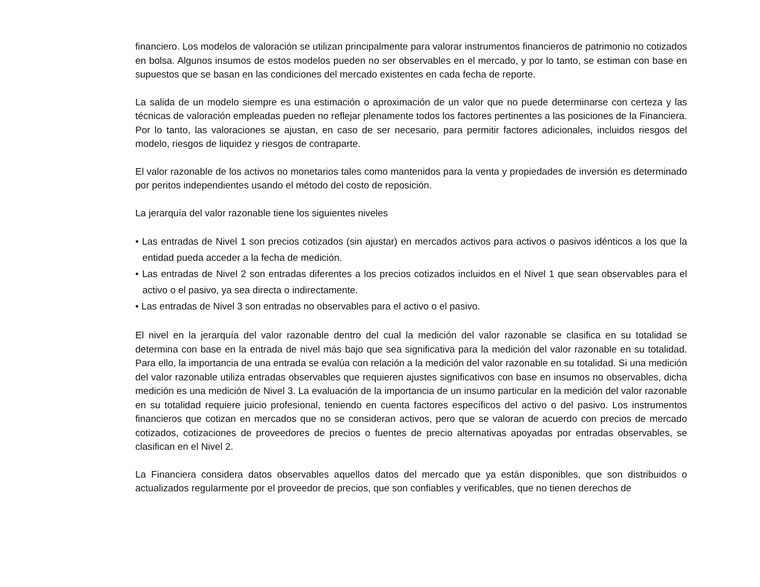financiero. Los modelos de valoración se utilizan principalmente para valorar instrumentos financieros de patrimonio no cotizados en bolsa. Algunos insumos de estos modelos pueden no ser observables en el mercado, y por lo tanto, se estiman con base en supuestos que se basan en las condiciones del mercado existentes en cada fecha de reporte.
La salida de un modelo siempre es una estimación o aproximación de un valor que no puede determinarse con certeza y las técnicas de valoración empleadas pueden no reflejar plenamente todos los factores pertinentes a las posiciones de la Financiera. Por lo tanto, las valoraciones se ajustan, en caso de ser necesario, para permitir factores adicionales, incluidos riesgos del modelo, riesgos de liquidez y riesgos de contraparte.
El valor razonable de los activos no monetarios tales como mantenidos para la venta y propiedades de inversión es determinado por peritos independientes usando el método del costo de reposición.
La jerarquía del valor razonable tiene los siguientes niveles
• Las entradas de Nivel 1 son precios cotizados (sin ajustar) en mercados activos para activos o pasivos idénticos a los que la entidad pueda acceder a la fecha de medición.
• Las entradas de Nivel 2 son entradas diferentes a los precios cotizados incluidos en el Nivel 1 que sean observables para el activo o el pasivo, ya sea directa o indirectamente.
• Las entradas de Nivel 3 son entradas no observables para el activo o el pasivo.
El nivel en la jerarquía del valor razonable dentro del cual la medición del valor razonable se clasifica en su totalidad se determina con base en la entrada de nivel más bajo que sea significativa para la medición del valor razonable en su totalidad. Para ello, la importancia de una entrada se evalúa con relación a la medición del valor razonable en su totalidad. Si una medición del valor razonable utiliza entradas observables que requieren ajustes significativos con base en insumos no observables, dicha medición es una medición de Nivel 3. La evaluación de la importancia de un insumo particular en la medición del valor razonable en su totalidad requiere juicio profesional, teniendo en cuenta factores específicos del activo o del pasivo. Los instrumentos financieros que cotizan en mercados que no se consideran activos, pero que se valoran de acuerdo con precios de mercado cotizados, cotizaciones de proveedores de precios o fuentes de precio alternativas apoyadas por entradas observables, se clasifican en el Nivel 2.
La Financiera considera datos observables aquellos datos del mercado que ya están disponibles, que son distribuidos o actualizados regularmente por el proveedor de precios, que son confiables y verificables, que no tienen derechos de